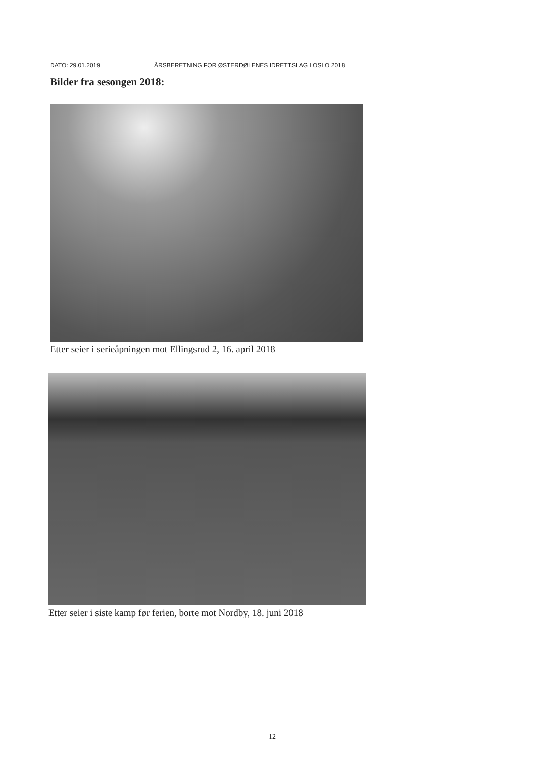DATO: 29.01.2019 ÅRSBERETNING FOR ØSTERDØLENES IDRETTSLAG I OSLO 2018
Bilder fra sesongen 2018:
Etter seier i serieåpningen mot Ellingsrud 2, 16. april 2018
Etter seier i siste kamp før ferien, borte mot Nordby, 18. juni 2018
12